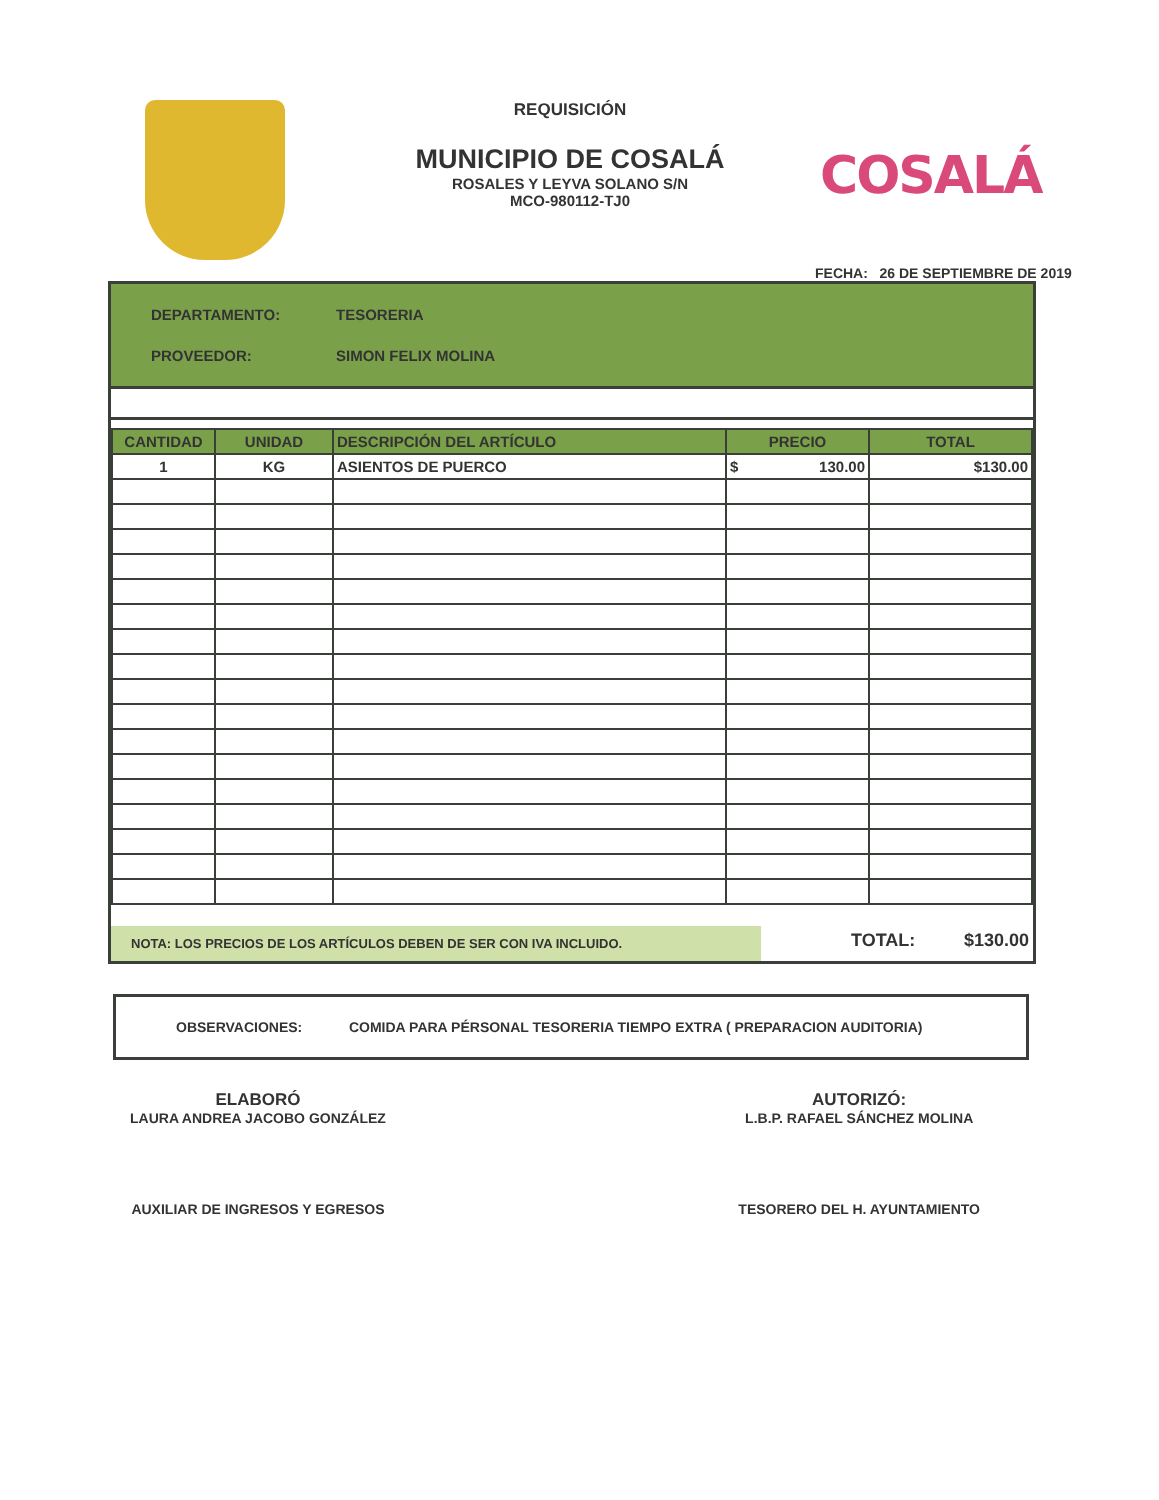REQUISICIÓN
MUNICIPIO DE COSALÁ
ROSALES Y LEYVA SOLANO S/N
MCO-980112-TJ0
COSALÁ
FECHA: 26 DE SEPTIEMBRE DE 2019
DEPARTAMENTO: TESORERIA
PROVEEDOR: SIMON FELIX MOLINA
| CANTIDAD | UNIDAD | DESCRIPCIÓN DEL ARTÍCULO | PRECIO | TOTAL |
| --- | --- | --- | --- | --- |
| 1 | KG | ASIENTOS DE PUERCO | $ 130.00 | $130.00 |
NOTA: LOS PRECIOS DE LOS ARTÍCULOS DEBEN DE SER CON IVA INCLUIDO.
TOTAL: $130.00
OBSERVACIONES: COMIDA PARA PÉRSONAL TESORERIA TIEMPO EXTRA ( PREPARACION AUDITORIA)
ELABORÓ
LAURA ANDREA JACOBO GONZÁLEZ
AUXILIAR DE INGRESOS Y EGRESOS
AUTORIZÓ:
L.B.P. RAFAEL SÁNCHEZ MOLINA
TESORERO DEL H. AYUNTAMIENTO